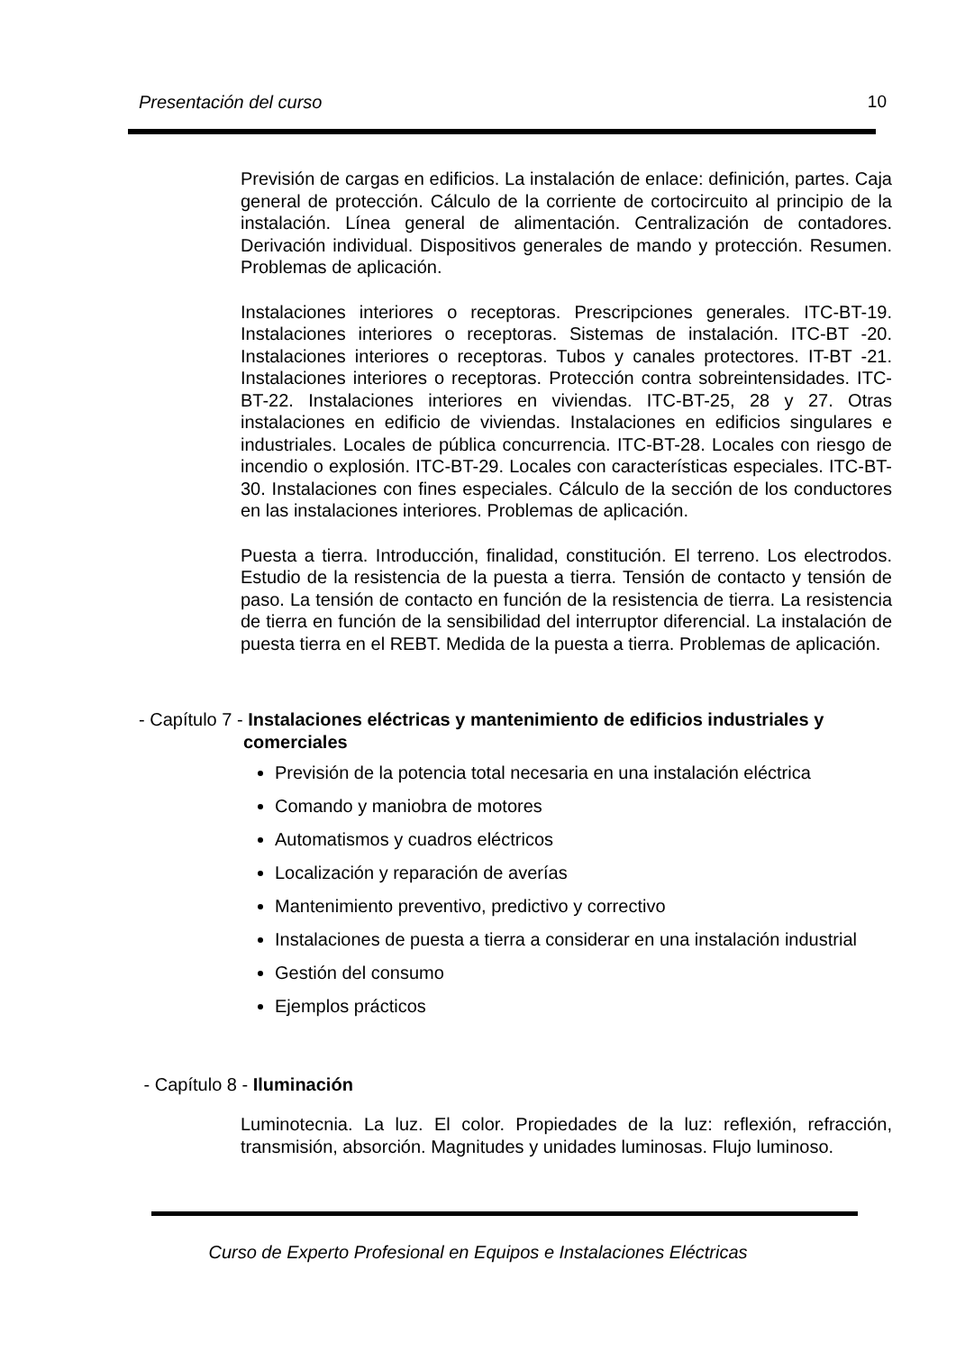Presentación del curso 10
Previsión de cargas en edificios. La instalación de enlace: definición, partes. Caja general de protección. Cálculo de la corriente de cortocircuito al principio de la instalación. Línea general de alimentación. Centralización de contadores. Derivación individual. Dispositivos generales de mando y protección. Resumen. Problemas de aplicación.
Instalaciones interiores o receptoras. Prescripciones generales. ITC-BT-19. Instalaciones interiores o receptoras. Sistemas de instalación. ITC-BT -20. Instalaciones interiores o receptoras. Tubos y canales protectores. IT-BT -21. Instalaciones interiores o receptoras. Protección contra sobreintensidades. ITC-BT-22. Instalaciones interiores en viviendas. ITC-BT-25, 28 y 27. Otras instalaciones en edificio de viviendas. Instalaciones en edificios singulares e industriales. Locales de pública concurrencia. ITC-BT-28. Locales con riesgo de incendio o explosión. ITC-BT-29. Locales con características especiales. ITC-BT-30. Instalaciones con fines especiales. Cálculo de la sección de los conductores en las instalaciones interiores. Problemas de aplicación.
Puesta a tierra. Introducción, finalidad, constitución. El terreno. Los electrodos. Estudio de la resistencia de la puesta a tierra. Tensión de contacto y tensión de paso. La tensión de contacto en función de la resistencia de tierra. La resistencia de tierra en función de la sensibilidad del interruptor diferencial. La instalación de puesta tierra en el REBT. Medida de la puesta a tierra. Problemas de aplicación.
- Capítulo 7 - Instalaciones eléctricas y mantenimiento de edificios industriales y comerciales
Previsión de la potencia total necesaria en una instalación eléctrica
Comando y maniobra de motores
Automatismos y cuadros eléctricos
Localización y reparación de averías
Mantenimiento preventivo, predictivo y correctivo
Instalaciones de puesta a tierra a considerar en una instalación industrial
Gestión del consumo
Ejemplos prácticos
- Capítulo 8 - Iluminación
Luminotecnia. La luz. El color. Propiedades de la luz: reflexión, refracción, transmisión, absorción. Magnitudes y unidades luminosas. Flujo luminoso.
Curso de Experto Profesional en Equipos e Instalaciones Eléctricas